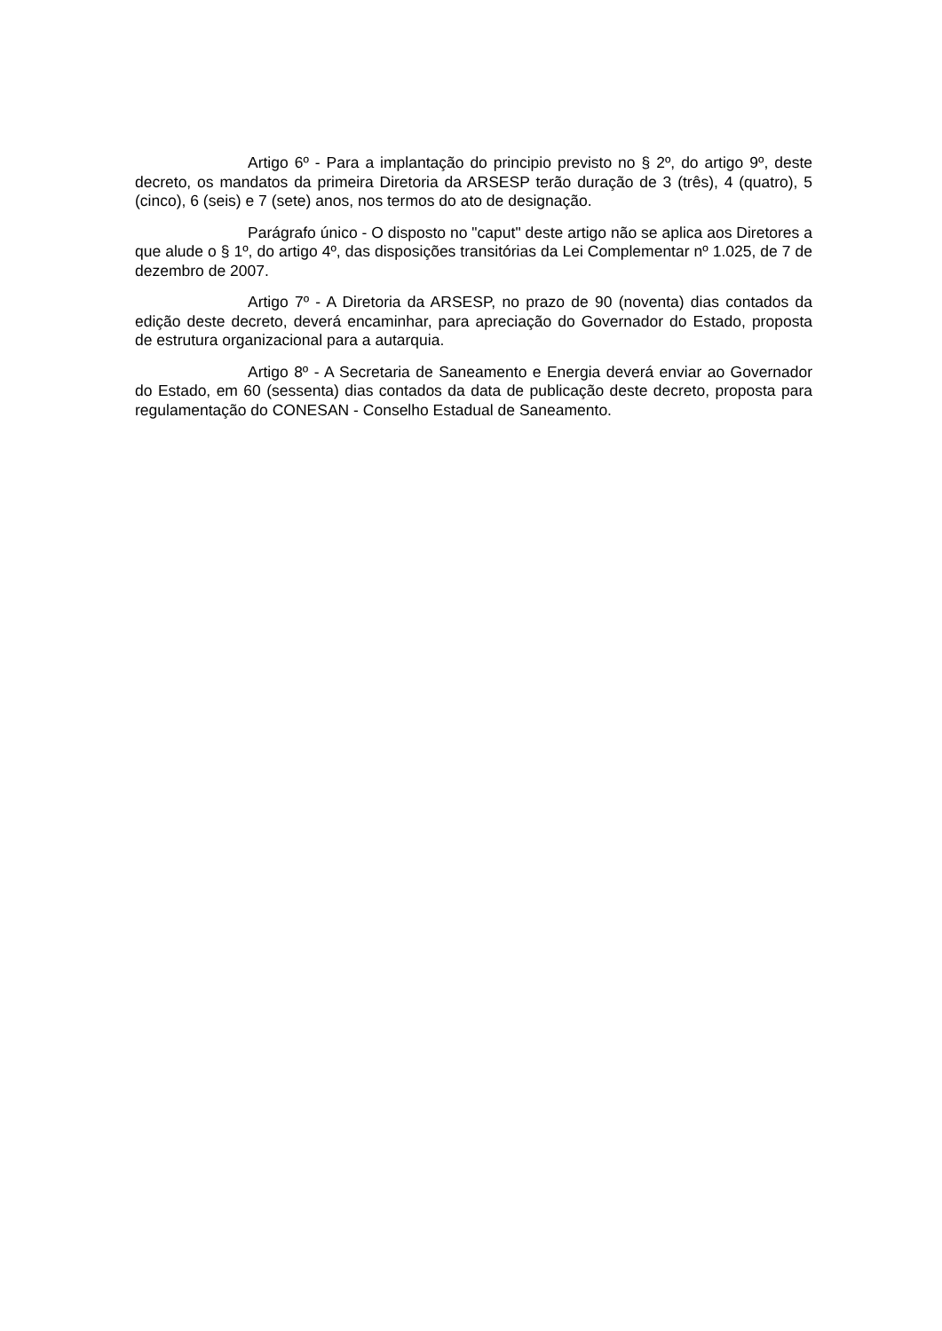Artigo 6º - Para a implantação do principio previsto no § 2º, do artigo 9º, deste decreto, os mandatos da primeira Diretoria da ARSESP terão duração de 3 (três), 4 (quatro), 5 (cinco), 6 (seis) e 7 (sete) anos, nos termos do ato de designação.
Parágrafo único - O disposto no "caput" deste artigo não se aplica aos Diretores a que alude o § 1º, do artigo 4º, das disposições transitórias da Lei Complementar nº 1.025, de 7 de dezembro de 2007.
Artigo 7º - A Diretoria da ARSESP, no prazo de 90 (noventa) dias contados da edição deste decreto, deverá encaminhar, para apreciação do Governador do Estado, proposta de estrutura organizacional para a autarquia.
Artigo 8º - A Secretaria de Saneamento e Energia deverá enviar ao Governador do Estado, em 60 (sessenta) dias contados da data de publicação deste decreto, proposta para regulamentação do CONESAN - Conselho Estadual de Saneamento.